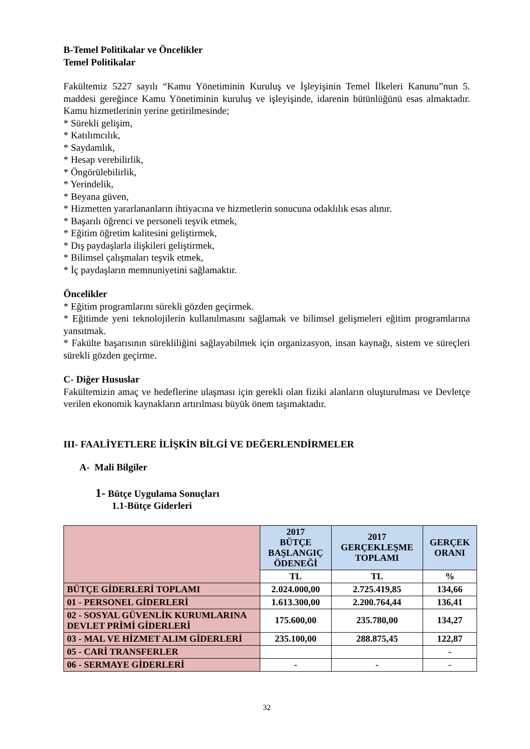B-Temel Politikalar ve Öncelikler
Temel Politikalar
Fakültemiz 5227 sayılı “Kamu Yönetiminin Kuruluş ve İşleyişinin Temel İlkeleri Kanunu”nun 5. maddesi gereğince Kamu Yönetiminin kuruluş ve işleyişinde, idarenin bütünlüğünü esas almaktadır. Kamu hizmetlerinin yerine getirilmesinde;
* Sürekli gelişim,
* Katılımcılık,
* Saydamlık,
* Hesap verebilirlik,
* Öngörülebilirlik,
* Yerindelik,
* Beyana güven,
* Hizmetten yararlananların ihtiyacına ve hizmetlerin sonucuna odaklılık esas alınır.
* Başarılı öğrenci ve personeli teşvik etmek,
* Eğitim öğretim kalitesini geliştirmek,
* Dış paydaşlarla ilişkileri geliştirmek,
* Bilimsel çalışmaları teşvik etmek,
* İç paydaşların memnuniyetini sağlamaktır.
Öncelikler
* Eğitim programlarını sürekli gözden geçirmek.
* Eğitimde yeni teknolojilerin kullanılmasını sağlamak ve bilimsel gelişmeleri eğitim programlarına yansıtmak.
* Fakülte başarısının sürekliliğini sağlayabilmek için organizasyon, insan kaynağı, sistem ve süreçleri sürekli gözden geçirme.
C- Diğer Hususlar
Fakültemizin amaç ve hedeflerine ulaşması için gerekli olan fiziki alanların oluşturulması ve Devletçe verilen ekonomik kaynakların artırılması büyük önem taşımaktadır.
III- FAALİYETLERE İLİŞKİN BİLGİ VE DEĞERLENDİRMELER
A- Mali Bilgiler
1- Bütçe Uygulama Sonuçları
1.1-Bütçe Giderleri
| | 2017 BÜTÇE BAŞLANGIÇ ÖDENEĞİ | 2017 GERÇEKLEŞME TOPLAMI | GERÇEK ORANI |
| --- | --- | --- | --- |
| | TL | TL | % |
| BÜTÇE GİDERLERİ TOPLAMI | 2.024.000,00 | 2.725.419,85 | 134,66 |
| 01 - PERSONEL GİDERLERİ | 1.613.300,00 | 2.200.764,44 | 136,41 |
| 02 - SOSYAL GÜVENLİK KURUMLARINA DEVLET PRİMİ GİDERLERİ | 175.600,00 | 235.780,00 | 134,27 |
| 03 - MAL VE HİZMET ALIM GİDERLERİ | 235.100,00 | 288.875,45 | 122,87 |
| 05 - CARİ TRANSFERLER | | | - |
| 06 - SERMAYE GİDERLERİ | - | - | - |
32